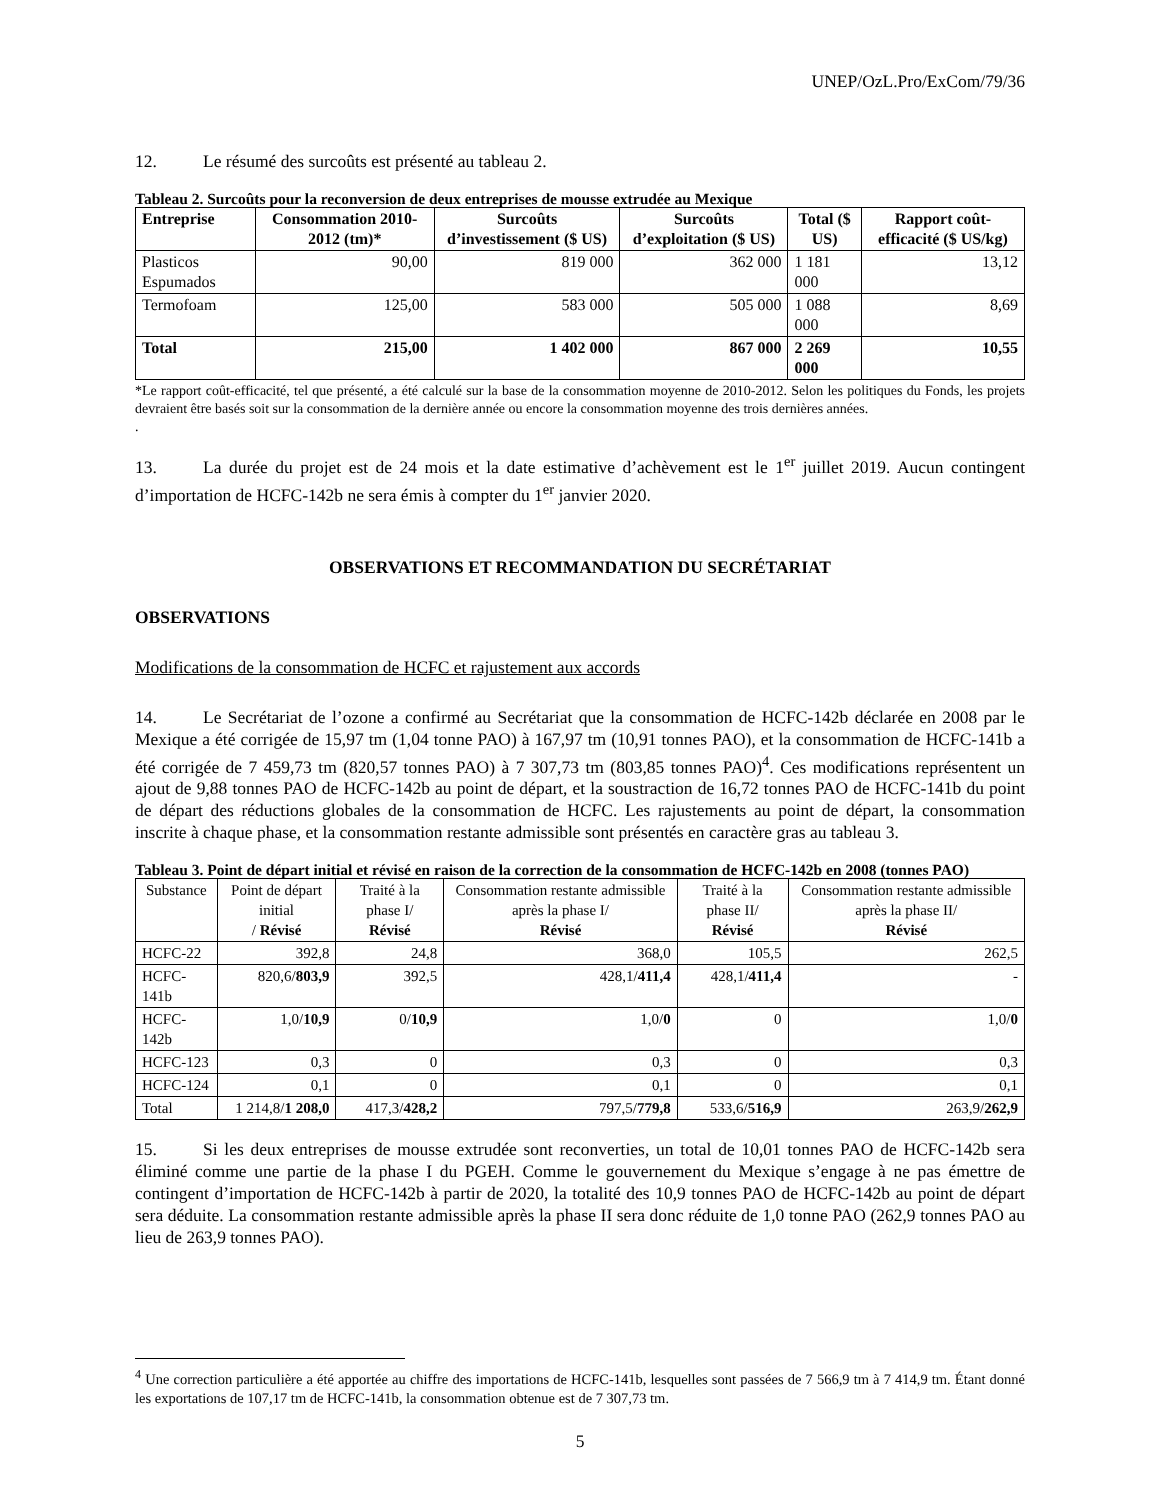UNEP/OzL.Pro/ExCom/79/36
12. Le résumé des surcoûts est présenté au tableau 2.
Tableau 2. Surcoûts pour la reconversion de deux entreprises de mousse extrudée au Mexique
| Entreprise | Consommation 2010-2012 (tm)* | Surcoûts d’investissement ($ US) | Surcoûts d’exploitation ($ US) | Total ($ US) | Rapport coût-efficacité ($ US/kg) |
| --- | --- | --- | --- | --- | --- |
| Plasticos Espumados | 90,00 | 819 000 | 362 000 | 1 181 000 | 13,12 |
| Termofoam | 125,00 | 583 000 | 505 000 | 1 088 000 | 8,69 |
| Total | 215,00 | 1 402 000 | 867 000 | 2 269 000 | 10,55 |
*Le rapport coût-efficacité, tel que présenté, a été calculé sur la base de la consommation moyenne de 2010-2012. Selon les politiques du Fonds, les projets devraient être basés soit sur la consommation de la dernière année ou encore la consommation moyenne des trois dernières années.
.
13. La durée du projet est de 24 mois et la date estimative d’achèvement est le 1<sup>er</sup> juillet 2019. Aucun contingent d’importation de HCFC-142b ne sera émis à compter du 1<sup>er</sup> janvier 2020.
OBSERVATIONS ET RECOMMANDATION DU SECRÉTARIAT
OBSERVATIONS
Modifications de la consommation de HCFC et rajustement aux accords
14. Le Secrétariat de l’ozone a confirmé au Secrétariat que la consommation de HCFC-142b déclarée en 2008 par le Mexique a été corrigée de 15,97 tm (1,04 tonne PAO) à 167,97 tm (10,91 tonnes PAO), et la consommation de HCFC-141b a été corrigée de 7 459,73 tm (820,57 tonnes PAO) à 7 307,73 tm (803,85 tonnes PAO)<sup>4</sup>. Ces modifications représentent un ajout de 9,88 tonnes PAO de HCFC-142b au point de départ, et la soustraction de 16,72 tonnes PAO de HCFC-141b du point de départ des réductions globales de la consommation de HCFC. Les rajustements au point de départ, la consommation inscrite à chaque phase, et la consommation restante admissible sont présentés en caractère gras au tableau 3.
Tableau 3. Point de départ initial et révisé en raison de la correction de la consommation de HCFC-142b en 2008 (tonnes PAO)
| Substance | Point de départ initial / Révisé | Traité à la phase I/ Révisé | Consommation restante admissible après la phase I/ Révisé | Traité à la phase II/ Révisé | Consommation restante admissible après la phase II/ Révisé |
| --- | --- | --- | --- | --- | --- |
| HCFC-22 | 392,8 | 24,8 | 368,0 | 105,5 | 262,5 |
| HCFC-141b | 820,6/ 803,9 | 392,5 | 428,1/ 411,4 | 428,1/ 411,4 | - |
| HCFC-142b | 1,0/ 10,9 | 0/ 10,9 | 1,0/ 0 | 0 | 1,0/ 0 |
| HCFC-123 | 0,3 | 0 | 0,3 | 0 | 0,3 |
| HCFC-124 | 0,1 | 0 | 0,1 | 0 | 0,1 |
| Total | 1 214,8/ 1 208,0 | 417,3/ 428,2 | 797,5/ 779,8 | 533,6/ 516,9 | 263,9/ 262,9 |
15. Si les deux entreprises de mousse extrudée sont reconverties, un total de 10,01 tonnes PAO de HCFC-142b sera éliminé comme une partie de la phase I du PGEH. Comme le gouvernement du Mexique s’engage à ne pas émettre de contingent d’importation de HCFC-142b à partir de 2020, la totalité des 10,9 tonnes PAO de HCFC-142b au point de départ sera déduite. La consommation restante admissible après la phase II sera donc réduite de 1,0 tonne PAO (262,9 tonnes PAO au lieu de 263,9 tonnes PAO).
<sup>4</sup> Une correction particulière a été apportée au chiffre des importations de HCFC-141b, lesquelles sont passées de 7 566,9 tm à 7 414,9 tm. Étant donné les exportations de 107,17 tm de HCFC-141b, la consommation obtenue est de 7 307,73 tm.
5